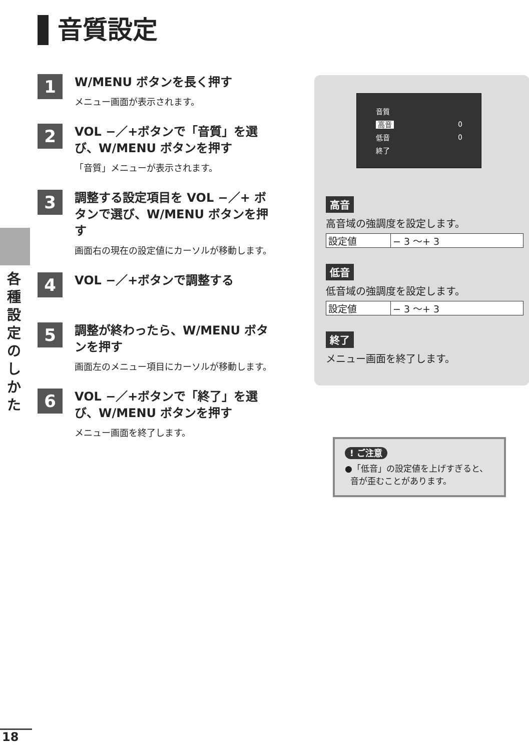音質設定
1
W/MENU ボタンを長く押す
メニュー画面が表示されます。
2
VOL −／+ボタンで「音質」を選び、W/MENU ボタンを押す
「音質」メニューが表示されます。
3
調整する設定項目を VOL −／+ ボタンで選び、W/MENU ボタンを押す
画面右の現在の設定値にカーソルが移動します。
4
VOL −／+ボタンで調整する
5
調整が終わったら、W/MENU ボタンを押す
画面左のメニュー項目にカーソルが移動します。
6
VOL −／+ボタンで「終了」を選び、W/MENU ボタンを押す
メニュー画面を終了します。
各種設定のしかた
| 音質 | |
| 高音 | 0 |
| 低音 | 0 |
| 終了 | |
高音
高音域の強調度を設定します。
| 設定値 | − 3 〜+ 3 |
低音
低音域の強調度を設定します。
| 設定値 | − 3 〜+ 3 |
終了
メニュー画面を終了します。
! ご注意
●「低音」の設定値を上げすぎると、
音が歪むことがあります。
18